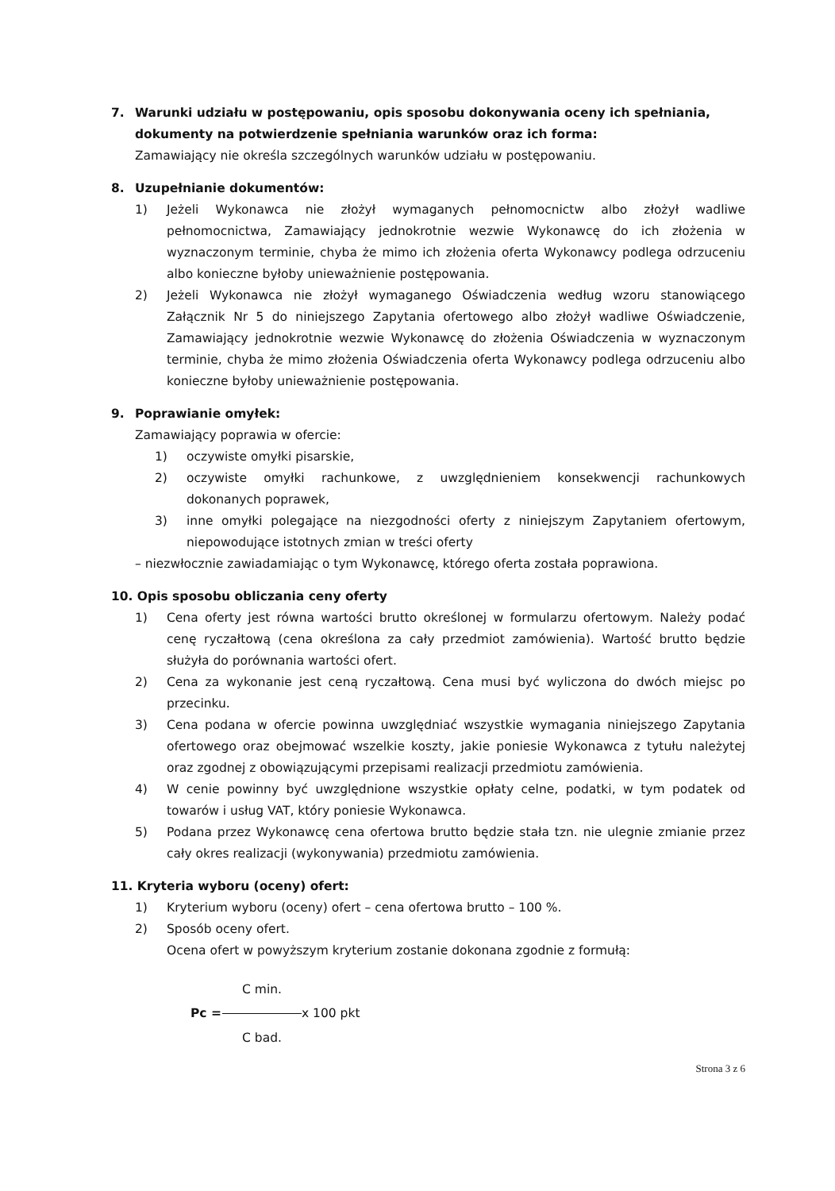7. Warunki udziału w postępowaniu, opis sposobu dokonywania oceny ich spełniania, dokumenty na potwierdzenie spełniania warunków oraz ich forma:
Zamawiający nie określa szczególnych warunków udziału w postępowaniu.
8. Uzupełnianie dokumentów:
1) Jeżeli Wykonawca nie złożył wymaganych pełnomocnictw albo złożył wadliwe pełnomocnictwa, Zamawiający jednokrotnie wezwie Wykonawcę do ich złożenia w wyznaczonym terminie, chyba że mimo ich złożenia oferta Wykonawcy podlega odrzuceniu albo konieczne byłoby unieważnienie postępowania.
2) Jeżeli Wykonawca nie złożył wymaganego Oświadczenia według wzoru stanowiącego Załącznik Nr 5 do niniejszego Zapytania ofertowego albo złożył wadliwe Oświadczenie, Zamawiający jednokrotnie wezwie Wykonawcę do złożenia Oświadczenia w wyznaczonym terminie, chyba że mimo złożenia Oświadczenia oferta Wykonawcy podlega odrzuceniu albo konieczne byłoby unieważnienie postępowania.
9. Poprawianie omyłek:
Zamawiający poprawia w ofercie:
1) oczywiste omyłki pisarskie,
2) oczywiste omyłki rachunkowe, z uwzględnieniem konsekwencji rachunkowych dokonanych poprawek,
3) inne omyłki polegające na niezgodności oferty z niniejszym Zapytaniem ofertowym, niepowodujące istotnych zmian w treści oferty
– niezwłocznie zawiadamiając o tym Wykonawcę, którego oferta została poprawiona.
10. Opis sposobu obliczania ceny oferty
1) Cena oferty jest równa wartości brutto określonej w formularzu ofertowym. Należy podać cenę ryczałtową (cena określona za cały przedmiot zamówienia). Wartość brutto będzie służyła do porównania wartości ofert.
2) Cena za wykonanie jest ceną ryczałtową. Cena musi być wyliczona do dwóch miejsc po przecinku.
3) Cena podana w ofercie powinna uwzględniać wszystkie wymagania niniejszego Zapytania ofertowego oraz obejmować wszelkie koszty, jakie poniesie Wykonawca z tytułu należytej oraz zgodnej z obowiązującymi przepisami realizacji przedmiotu zamówienia.
4) W cenie powinny być uwzględnione wszystkie opłaty celne, podatki, w tym podatek od towarów i usług VAT, który poniesie Wykonawca.
5) Podana przez Wykonawcę cena ofertowa brutto będzie stała tzn. nie ulegnie zmianie przez cały okres realizacji (wykonywania) przedmiotu zamówienia.
11. Kryteria wyboru (oceny) ofert:
1) Kryterium wyboru (oceny) ofert – cena ofertowa brutto – 100 %.
2) Sposób oceny ofert.
Ocena ofert w powyższym kryterium zostanie dokonana zgodnie z formułą:
C min. Pc = x 100 pkt C bad.
Strona 3 z 6